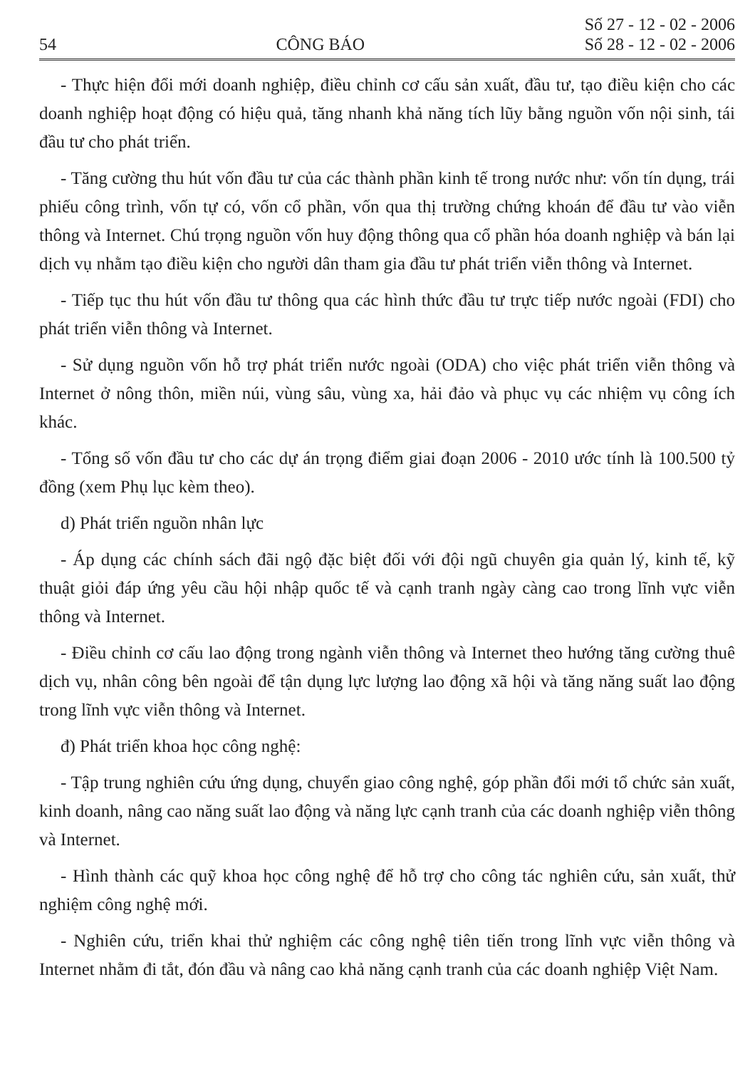54
CÔNG BÁO
Số 27 - 12 - 02 - 2006
Số 28 - 12 - 02 - 2006
- Thực hiện đổi mới doanh nghiệp, điều chỉnh cơ cấu sản xuất, đầu tư, tạo điều kiện cho các doanh nghiệp hoạt động có hiệu quả, tăng nhanh khả năng tích lũy bằng nguồn vốn nội sinh, tái đầu tư cho phát triển.
- Tăng cường thu hút vốn đầu tư của các thành phần kinh tế trong nước như: vốn tín dụng, trái phiếu công trình, vốn tự có, vốn cổ phần, vốn qua thị trường chứng khoán để đầu tư vào viễn thông và Internet. Chú trọng nguồn vốn huy động thông qua cổ phần hóa doanh nghiệp và bán lại dịch vụ nhằm tạo điều kiện cho người dân tham gia đầu tư phát triển viễn thông và Internet.
- Tiếp tục thu hút vốn đầu tư thông qua các hình thức đầu tư trực tiếp nước ngoài (FDI) cho phát triển viễn thông và Internet.
- Sử dụng nguồn vốn hỗ trợ phát triển nước ngoài (ODA) cho việc phát triển viễn thông và Internet ở nông thôn, miền núi, vùng sâu, vùng xa, hải đảo và phục vụ các nhiệm vụ công ích khác.
- Tổng số vốn đầu tư cho các dự án trọng điểm giai đoạn 2006 - 2010 ước tính là 100.500 tỷ đồng (xem Phụ lục kèm theo).
d) Phát triển nguồn nhân lực
- Áp dụng các chính sách đãi ngộ đặc biệt đối với đội ngũ chuyên gia quản lý, kinh tế, kỹ thuật giỏi đáp ứng yêu cầu hội nhập quốc tế và cạnh tranh ngày càng cao trong lĩnh vực viễn thông và Internet.
- Điều chỉnh cơ cấu lao động trong ngành viễn thông và Internet theo hướng tăng cường thuê dịch vụ, nhân công bên ngoài để tận dụng lực lượng lao động xã hội và tăng năng suất lao động trong lĩnh vực viễn thông và Internet.
đ) Phát triển khoa học công nghệ:
- Tập trung nghiên cứu ứng dụng, chuyển giao công nghệ, góp phần đổi mới tổ chức sản xuất, kinh doanh, nâng cao năng suất lao động và năng lực cạnh tranh của các doanh nghiệp viễn thông và Internet.
- Hình thành các quỹ khoa học công nghệ để hỗ trợ cho công tác nghiên cứu, sản xuất, thử nghiệm công nghệ mới.
- Nghiên cứu, triển khai thử nghiệm các công nghệ tiên tiến trong lĩnh vực viễn thông và Internet nhằm đi tắt, đón đầu và nâng cao khả năng cạnh tranh của các doanh nghiệp Việt Nam.